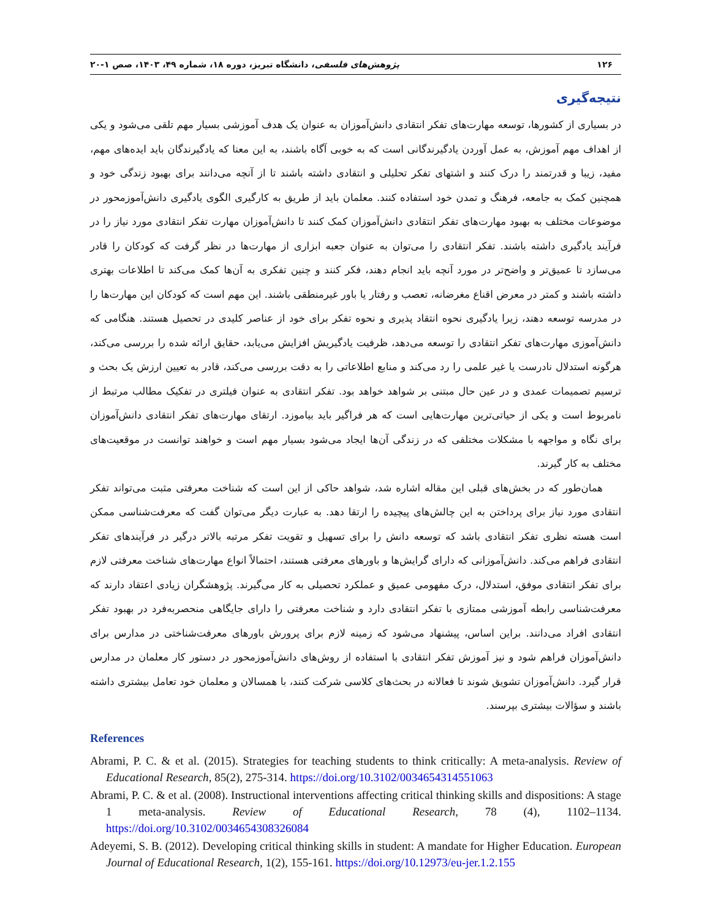۱۲۶ پژوهش‌های فلسفی، دانشگاه تبریز، دوره ۱۸، شماره ۴۹، ۱۴۰۳، صص ۱-۲۰
نتیجه‌گیری
در بسیاری از کشورها، توسعه مهارت‌های تفکر انتقادی دانش‌آموزان به عنوان یک هدف آموزشی بسیار مهم تلقی می‌شود و یکی از اهداف مهم آموزش، به عمل آوردن یادگیرندگانی است که به خوبی آگاه باشند، به این معنا که یادگیرندگان باید ایده‌های مهم، مفید، زیبا و قدرتمند را درک کنند و اشتهای تفکر تحلیلی و انتقادی داشته باشند تا از آنچه می‌دانند برای بهبود زندگی خود و همچنین کمک به جامعه، فرهنگ و تمدن خود استفاده کنند. معلمان باید از طریق به کارگیری الگوی یادگیری دانش‌آموزمحور در موضوعات مختلف به بهبود مهارت‌های تفکر انتقادی دانش‌آموزان کمک کنند تا دانش‌آموزان مهارت تفکر انتقادی مورد نیاز را در فرآیند یادگیری داشته باشند. تفکر انتقادی را می‌توان به عنوان جعبه ابزاری از مهارت‌ها در نظر گرفت که کودکان را قادر می‌سازد تا عمیق‌تر و واضح‌تر در مورد آنچه باید انجام دهند، فکر کنند و چنین تفکری به آن‌ها کمک می‌کند تا اطلاعات بهتری داشته باشند و کمتر در معرض اقناع مغرضانه، تعصب و رفتار یا باور غیرمنطقی باشند. این مهم است که کودکان این مهارت‌ها را در مدرسه توسعه دهند، زیرا یادگیری نحوه انتقاد پذیری و نحوه تفکر برای خود از عناصر کلیدی در تحصیل هستند. هنگامی که دانش‌آموزی مهارت‌های تفکر انتقادی را توسعه می‌دهد، ظرفیت یادگیریش افزایش می‌یابد، حقایق ارائه شده را بررسی می‌کند، هرگونه استدلال نادرست یا غیر علمی را رد می‌کند و منابع اطلاعاتی را به دقت بررسی می‌کند، قادر به تعیین ارزش یک بحث و ترسیم تصمیمات عمدی و در عین حال مبتنی بر شواهد خواهد بود. تفکر انتقادی به عنوان فیلتری در تفکیک مطالب مرتبط از نامربوط است و یکی از حیاتی‌ترین مهارت‌هایی است که هر فراگیر باید بیاموزد. ارتقای مهارت‌های تفکر انتقادی دانش‌آموزان برای نگاه و مواجهه با مشکلات مختلفی که در زندگی آن‌ها ایجاد می‌شود بسیار مهم است و خواهند توانست در موقعیت‌های مختلف به کار گیرند.
همان‌طور که در بخش‌های قبلی این مقاله اشاره شد، شواهد حاکی از این است که شناخت معرفتی مثبت می‌تواند تفکر انتقادی مورد نیاز برای پرداختن به این چالش‌های پیچیده را ارتقا دهد. به عبارت دیگر می‌توان گفت که معرفت‌شناسی ممکن است هسته نظری تفکر انتقادی باشد که توسعه دانش را برای تسهیل و تقویت تفکر مرتبه بالاتر درگیر در فرآیندهای تفکر انتقادی فراهم می‌کند. دانش‌آموزانی که دارای گرایش‌ها و باورهای معرفتی هستند، احتمالاً انواع مهارت‌های شناخت معرفتی لازم برای تفکر انتقادی موفق، استدلال، درک مفهومی عمیق و عملکرد تحصیلی به کار می‌گیرند. پژوهشگران زیادی اعتقاد دارند که معرفت‌شناسی رابطه آموزشی ممتازی با تفکر انتقادی دارد و شناخت معرفتی را دارای جایگاهی منحصربه‌فرد در بهبود تفکر انتقادی افراد می‌دانند. براین اساس، پیشنهاد می‌شود که زمینه لازم برای پرورش باورهای معرفت‌شناختی در مدارس برای دانش‌آموزان فراهم شود و نیز آموزش تفکر انتقادی با استفاده از روش‌های دانش‌آموزمحور در دستور کار معلمان در مدارس قرار گیرد. دانش‌آموزان تشویق شوند تا فعالانه در بحث‌های کلاسی شرکت کنند، با همسالان و معلمان خود تعامل بیشتری داشته باشند و سؤالات بیشتری بپرسند.
References
Abrami, P. C. & et al. (2015). Strategies for teaching students to think critically: A meta-analysis. Review of Educational Research, 85(2), 275-314. https://doi.org/10.3102/0034654314551063
Abrami, P. C. & et al. (2008). Instructional interventions affecting critical thinking skills and dispositions: A stage 1 meta-analysis. Review of Educational Research, 78 (4), 1102–1134. https://doi.org/10.3102/0034654308326084
Adeyemi, S. B. (2012). Developing critical thinking skills in student: A mandate for Higher Education. European Journal of Educational Research, 1(2), 155-161. https://doi.org/10.12973/eu-jer.1.2.155